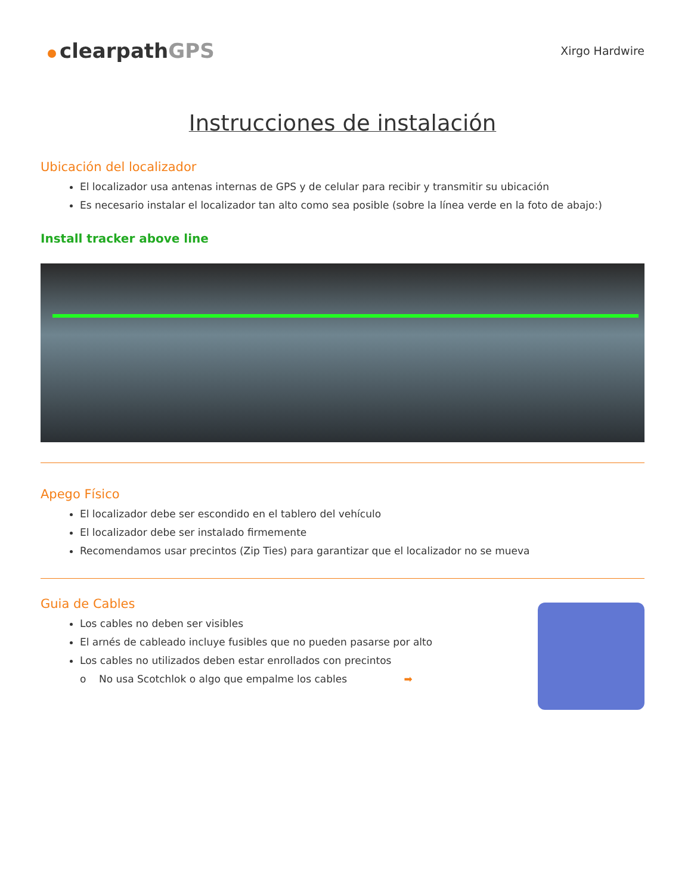clearpathGPS
Xirgo Hardwire
Instrucciones de instalación
Ubicación del localizador
El localizador usa antenas internas de GPS y de celular para recibir y transmitir su ubicación
Es necesario instalar el localizador tan alto como sea posible (sobre la línea verde en la foto de abajo:)
Install tracker above line
Apego Físico
El localizador debe ser escondido en el tablero del vehículo
El localizador debe ser instalado firmemente
Recomendamos usar precintos (Zip Ties) para garantizar que el localizador no se mueva
Guia de Cables
Los cables no deben ser visibles
El arnés de cableado incluye fusibles que no pueden pasarse por alto
Los cables no utilizados deben estar enrollados con precintos
o No usa Scotchlok o algo que empalme los cables ➡